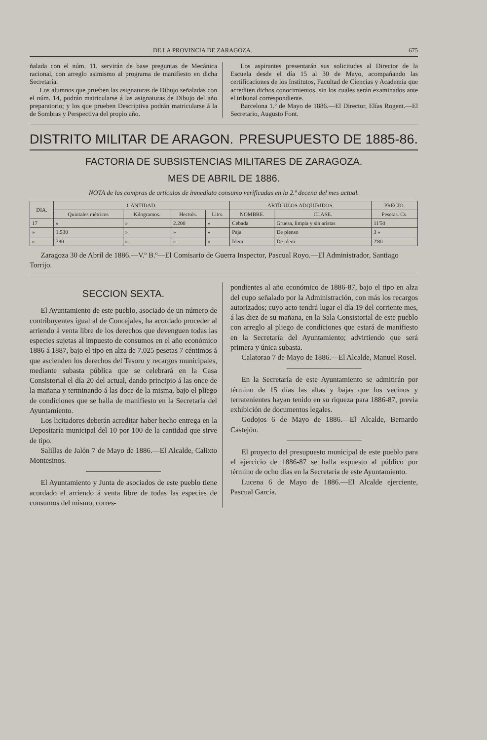DE LA PROVINCIA DE ZARAGOZA. 675
ñalada con el núm. 11, servirán de base preguntas de Mecánica racional, con arreglo asimismo al programa de manifiesto en dicha Secretaría.
Los alumnos que prueben las asignaturas de Dibujo señaladas con el núm. 14, podrán matricularse á las asignaturas de Dibujo del año preparatorio; y los que prueben Descriptiva podrán matricularse á la de Sombras y Perspectiva del propio año.
Los aspirantes presentarán sus solicitudes al Director de la Escuela desde el día 15 al 30 de Mayo, acompañando las certificaciones de los Institutos, Facultad de Ciencias y Academia que acrediten dichos conocimientos, sin los cuales serán examinados ante el tribunal correspondiente.
Barcelona 1.º de Mayo de 1886.—El Director, Elías Rogent.—El Secretario, Augusto Font.
DISTRITO MILITAR DE ARAGON. PRESUPUESTO DE 1885-86.
FACTORIA DE SUBSISTENCIAS MILITARES DE ZARAGOZA.
MES DE ABRIL DE 1886.
NOTA de las compras de artículos de inmediato consumo verificadas en la 2.ª decena del mes actual.
| DIA. | CANTIDAD. | | | | ARTÍCULOS ADQUIRIDOS. | | PRECIO. |
| --- | --- | --- | --- | --- | --- | --- | --- |
| | Quintales métricos | Kilogramos. | Hectols. | Litrs. | NOMBRE. | CLASE. | Pesetas. Cs. |
| 17 | » | » | 2.200 | » | Cebada | Gruesa, limpia y sin aristas | 11'50 |
| » | 1.530 | » | » | » | Paja | De pienso | 3 » |
| » | 380 | » | » | » | Idem | De idem | 2'80 |
Zaragoza 30 de Abril de 1886.—V.º B.º—El Comisario de Guerra Inspector, Pascual Royo.—El Administrador, Santiago Torrijo.
SECCION SEXTA.
El Ayuntamiento de este pueblo, asociado de un número de contribuyentes igual al de Concejales, ha acordado proceder al arriendo á venta libre de los derechos que devenguen todas las especies sujetas al impuesto de consumos en el año económico 1886 á 1887, bajo el tipo en alza de 7.025 pesetas 7 céntimos á que ascienden los derechos del Tesoro y recargos municipales, mediante subasta pública que se celebrará en la Casa Consistorial el día 20 del actual, dando principio á las once de la mañana y terminando á las doce de la misma, bajo el pliego de condiciones que se halla de manifiesto en la Secretaría del Ayuntamiento.
Los licitadores deberán acreditar haber hecho entrega en la Depositaría municipal del 10 por 100 de la cantidad que sirve de tipo.
Salillas de Jalón 7 de Mayo de 1886.—El Alcalde, Calixto Montesinos.
El Ayuntamiento y Junta de asociados de este pueblo tiene acordado el arriendo á venta libre de todas las especies de consumos del mismo, corres-
pondientes al año económico de 1886-87, bajo el tipo en alza del cupo señalado por la Administración, con más los recargos autorizados; cuyo acto tendrá lugar el día 19 del corriente mes, á las diez de su mañana, en la Sala Consistorial de este pueblo con arreglo al pliego de condiciones que estará de manifiesto en la Secretaría del Ayuntamiento; advirtiendo que será primera y única subasta.
Calatorao 7 de Mayo de 1886.—El Alcalde, Manuel Rosel.
En la Secretaría de este Ayuntamiento se admitirán por término de 15 días las altas y bajas que los vecinos y terratenientes hayan tenido en su riqueza para 1886-87, previa exhibición de documentos legales.
Godojos 6 de Mayo de 1886.—El Alcalde, Bernardo Castejón.
El proyecto del presupuesto municipal de este pueblo para el ejercicio de 1886-87 se halla expuesto al público por término de ocho días en la Secretaría de este Ayuntamiento.
Lucena 6 de Mayo de 1886.—El Alcalde ejerciente, Pascual García.